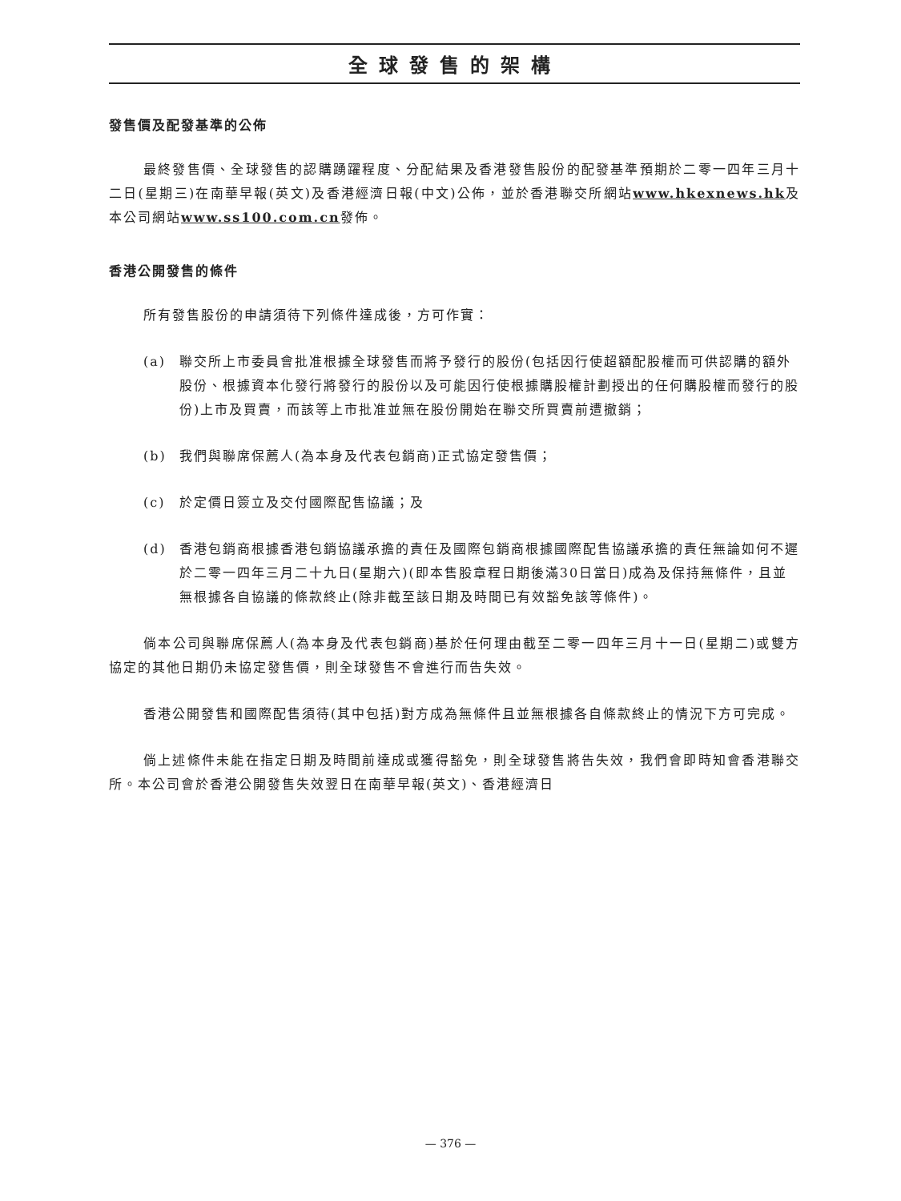全球發售的架構
發售價及配發基準的公佈
最終發售價、全球發售的認購踴躍程度、分配結果及香港發售股份的配發基準預期於二零一四年三月十二日(星期三)在南華早報(英文)及香港經濟日報(中文)公佈，並於香港聯交所網站www.hkexnews.hk及本公司網站www.ss100.com.cn發佈。
香港公開發售的條件
所有發售股份的申請須待下列條件達成後，方可作實：
(a) 聯交所上市委員會批准根據全球發售而將予發行的股份(包括因行使超額配股權而可供認購的額外股份、根據資本化發行將發行的股份以及可能因行使根據購股權計劃授出的任何購股權而發行的股份)上市及買賣，而該等上市批准並無在股份開始在聯交所買賣前遭撤銷；
(b) 我們與聯席保薦人(為本身及代表包銷商)正式協定發售價；
(c) 於定價日簽立及交付國際配售協議；及
(d) 香港包銷商根據香港包銷協議承擔的責任及國際包銷商根據國際配售協議承擔的責任無論如何不遲於二零一四年三月二十九日(星期六)(即本售股章程日期後滿30日當日)成為及保持無條件，且並無根據各自協議的條款終止(除非截至該日期及時間已有效豁免該等條件)。
倘本公司與聯席保薦人(為本身及代表包銷商)基於任何理由截至二零一四年三月十一日(星期二)或雙方協定的其他日期仍未協定發售價，則全球發售不會進行而告失效。
香港公開發售和國際配售須待(其中包括)對方成為無條件且並無根據各自條款終止的情況下方可完成。
倘上述條件未能在指定日期及時間前達成或獲得豁免，則全球發售將告失效，我們會即時知會香港聯交所。本公司會於香港公開發售失效翌日在南華早報(英文)、香港經濟日
— 376 —